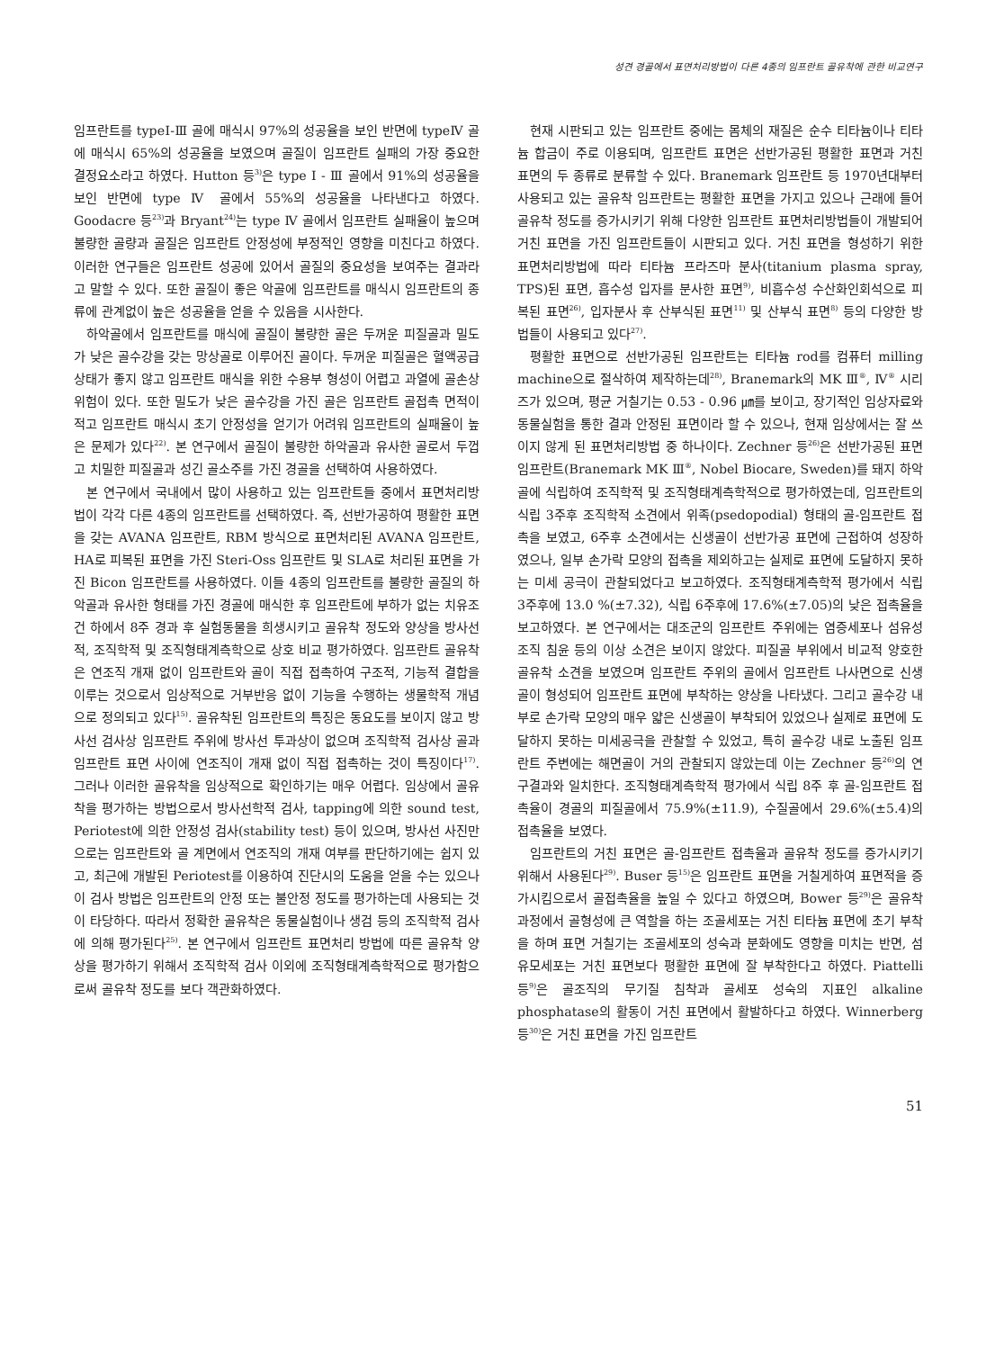성견 경골에서 표면처리방법이 다른 4종의 임프란트 골유착에 관한 비교연구
임프란트를 typeⅠ-Ⅲ 골에 매식시 97%의 성공율을 보인 반면에 typeⅣ 골에 매식시 65%의 성공율을 보였으며 골질이 임프란트 실패의 가장 중요한 결정요소라고 하였다. Hutton 등<sup>3)</sup>은 type I - Ⅲ 골에서 91%의 성공율을 보인 반면에 type Ⅳ 골에서 55%의 성공율을 나타낸다고 하였다. Goodacre 등<sup>23)</sup>과 Bryant<sup>24)</sup>는 type Ⅳ 골에서 임프란트 실패율이 높으며 불량한 골량과 골질은 임프란트 안정성에 부정적인 영향을 미친다고 하였다. 이러한 연구들은 임프란트 성공에 있어서 골질의 중요성을 보여주는 결과라고 말할 수 있다. 또한 골질이 좋은 악골에 임프란트를 매식시 임프란트의 종류에 관계없이 높은 성공율을 얻을 수 있음을 시사한다.
하악골에서 임프란트를 매식에 골질이 불량한 골은 두꺼운 피질골과 밀도가 낮은 골수강을 갖는 망상골로 이루어진 골이다. 두꺼운 피질골은 혈액공급 상태가 좋지 않고 임프란트 매식을 위한 수용부 형성이 어렵고 과열에 골손상 위험이 있다. 또한 밀도가 낮은 골수강을 가진 골은 임프란트 골접촉 면적이 적고 임프란트 매식시 초기 안정성을 얻기가 어려워 임프란트의 실패율이 높은 문제가 있다<sup>22)</sup>. 본 연구에서 골질이 불량한 하악골과 유사한 골로서 두껍고 치밀한 피질골과 성긴 골소주를 가진 경골을 선택하여 사용하였다.
본 연구에서 국내에서 많이 사용하고 있는 임프란트들 중에서 표면처리방법이 각각 다른 4종의 임프란트를 선택하였다. 즉, 선반가공하여 평활한 표면을 갖는 AVANA 임프란트, RBM 방식으로 표면처리된 AVANA 임프란트, HA로 피복된 표면을 가진 Steri-Oss 임프란트 및 SLA로 처리된 표면을 가진 Bicon 임프란트를 사용하였다. 이들 4종의 임프란트를 불량한 골질의 하악골과 유사한 형태를 가진 경골에 매식한 후 임프란트에 부하가 없는 치유조건 하에서 8주 경과 후 실험동물을 희생시키고 골유착 정도와 양상을 방사선적, 조직학적 및 조직형태계측학으로 상호 비교 평가하였다. 임프란트 골유착은 연조직 개재 없이 임프란트와 골이 직접 접촉하여 구조적, 기능적 결합을 이루는 것으로서 임상적으로 거부반응 없이 기능을 수행하는 생물학적 개념으로 정의되고 있다<sup>15)</sup>. 골유착된 임프란트의 특징은 동요도를 보이지 않고 방사선 검사상 임프란트 주위에 방사선 투과상이 없으며 조직학적 검사상 골과 임프란트 표면 사이에 연조직이 개재 없이 직접 접촉하는 것이 특징이다<sup>17)</sup>. 그러나 이러한 골유착을 임상적으로 확인하기는 매우 어렵다. 임상에서 골유착을 평가하는 방법으로서 방사선학적 검사, tapping에 의한 sound test, Periotest에 의한 안정성 검사(stability test) 등이 있으며, 방사선 사진만으로는 임프란트와 골 계면에서 연조직의 개재 여부를 판단하기에는 쉽지 있고, 최근에 개발된 Periotest를 이용하여 진단시의 도움을 얻을 수는 있으나 이 검사 방법은 임프란트의 안정 또는 불안정 정도를 평가하는데 사용되는 것이 타당하다. 따라서 정확한 골유착은 동물실험이나 생검 등의 조직학적 검사에 의해 평가된다<sup>25)</sup>. 본 연구에서 임프란트 표면처리 방법에 따른 골유착 양상을 평가하기 위해서 조직학적 검사 이외에 조직형태계측학적으로 평가함으로써 골유착 정도를 보다 객관화하였다.
현재 시판되고 있는 임프란트 중에는 몸체의 재질은 순수 티타늄이나 티타늄 합금이 주로 이용되며, 임프란트 표면은 선반가공된 평활한 표면과 거친 표면의 두 종류로 분류할 수 있다. Branemark 임프란트 등 1970년대부터 사용되고 있는 골유착 임프란트는 평활한 표면을 가지고 있으나 근래에 들어 골유착 정도를 증가시키기 위해 다양한 임프란트 표면처리방법들이 개발되어 거친 표면을 가진 임프란트들이 시판되고 있다. 거친 표면을 형성하기 위한 표면처리방법에 따라 티타늄 프라즈마 분사(titanium plasma spray, TPS)된 표면, 흡수성 입자를 분사한 표면<sup>9)</sup>, 비흡수성 수산화인회석으로 피복된 표면<sup>26)</sup>, 입자분사 후 산부식된 표면<sup>11)</sup> 및 산부식 표면<sup>8)</sup> 등의 다양한 방법들이 사용되고 있다<sup>27)</sup>.
평활한 표면으로 선반가공된 임프란트는 티타늄 rod를 컴퓨터 milling machine으로 절삭하여 제작하는데<sup>28)</sup>, Branemark의 MK Ⅲ<sup>®</sup>, Ⅳ<sup>®</sup> 시리즈가 있으며, 평균 거칠기는 0.53 - 0.96 ㎛를 보이고, 장기적인 임상자료와 동물실험을 통한 결과 안정된 표면이라 할 수 있으나, 현재 임상에서는 잘 쓰이지 않게 된 표면처리방법 중 하나이다. Zechner 등<sup>26)</sup>은 선반가공된 표면 임프란트(Branemark MK Ⅲ<sup>®</sup>, Nobel Biocare, Sweden)를 돼지 하악골에 식립하여 조직학적 및 조직형태계측학적으로 평가하였는데, 임프란트의 식립 3주후 조직학적 소견에서 위족(psedopodial) 형태의 골-임프란트 접촉을 보였고, 6주후 소견에서는 신생골이 선반가공 표면에 근접하여 성장하였으나, 일부 손가락 모양의 접촉을 제외하고는 실제로 표면에 도달하지 못하는 미세 공극이 관찰되었다고 보고하였다. 조직형태계측학적 평가에서 식립 3주후에 13.0 %(±7.32), 식립 6주후에 17.6%(±7.05)의 낮은 접촉율을 보고하였다. 본 연구에서는 대조군의 임프란트 주위에는 염증세포나 섬유성 조직 침윤 등의 이상 소견은 보이지 않았다. 피질골 부위에서 비교적 양호한 골유착 소견을 보였으며 임프란트 주위의 골에서 임프란트 나사면으로 신생골이 형성되어 임프란트 표면에 부착하는 양상을 나타냈다. 그리고 골수강 내부로 손가락 모양의 매우 얇은 신생골이 부착되어 있었으나 실제로 표면에 도달하지 못하는 미세공극을 관찰할 수 있었고, 특히 골수강 내로 노출된 임프란트 주변에는 해면골이 거의 관찰되지 않았는데 이는 Zechner 등<sup>26)</sup>의 연구결과와 일치한다. 조직형태계측학적 평가에서 식립 8주 후 골-임프란트 접촉율이 경골의 피질골에서 75.9%(±11.9), 수질골에서 29.6%(±5.4)의 접촉율을 보였다.
임프란트의 거친 표면은 골-임프란트 접촉율과 골유착 정도를 증가시키기 위해서 사용된다<sup>29)</sup>. Buser 등<sup>15)</sup>은 임프란트 표면을 거칠게하여 표면적을 증가시킴으로서 골접촉율을 높일 수 있다고 하였으며, Bower 등<sup>29)</sup>은 골유착 과정에서 골형성에 큰 역할을 하는 조골세포는 거친 티타늄 표면에 초기 부착을 하며 표면 거칠기는 조골세포의 성숙과 분화에도 영향을 미치는 반면, 섬유모세포는 거친 표면보다 평활한 표면에 잘 부착한다고 하였다. Piattelli 등<sup>9)</sup>은 골조직의 무기질 침착과 골세포 성숙의 지표인 alkaline phosphatase의 활동이 거친 표면에서 활발하다고 하였다. Winnerberg 등<sup>30)</sup>은 거친 표면을 가진 임프란트
51